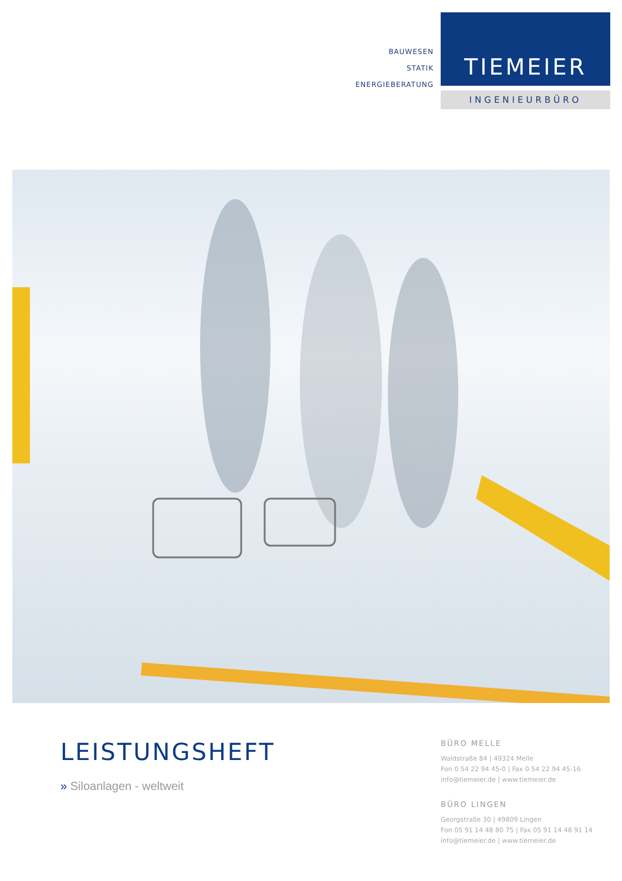BAUWESEN
STATIK
ENERGIEBERATUNG
TIEMEIER
INGENIEURBÜRO
LEISTUNGSHEFT
» Siloanlagen - weltweit
BÜRO MELLE
Waldstraße 84 | 49324 Melle
Fon 0 54 22 94 45-0 | Fax 0 54 22 94 45-16
info@tiemeier.de | www.tiemeier.de
BÜRO LINGEN
Georgstraße 30 | 49809 Lingen
Fon 05 91 14 48 80 75 | Fax 05 91 14 48 91 14
info@tiemeier.de | www.tiemeier.de